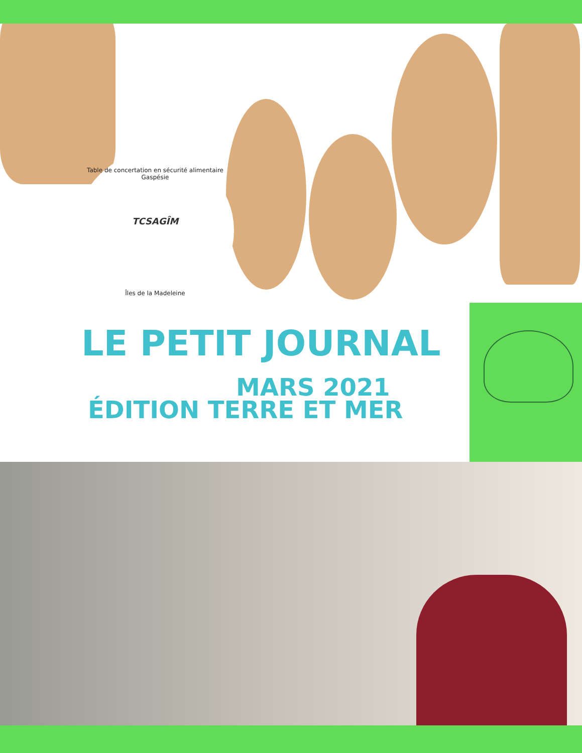Table de concertation en sécurité alimentaire Gaspésie
TCSAGÎM
Îles de la Madeleine
LE PETIT JOURNAL
MARS 2021
ÉDITION TERRE ET MER